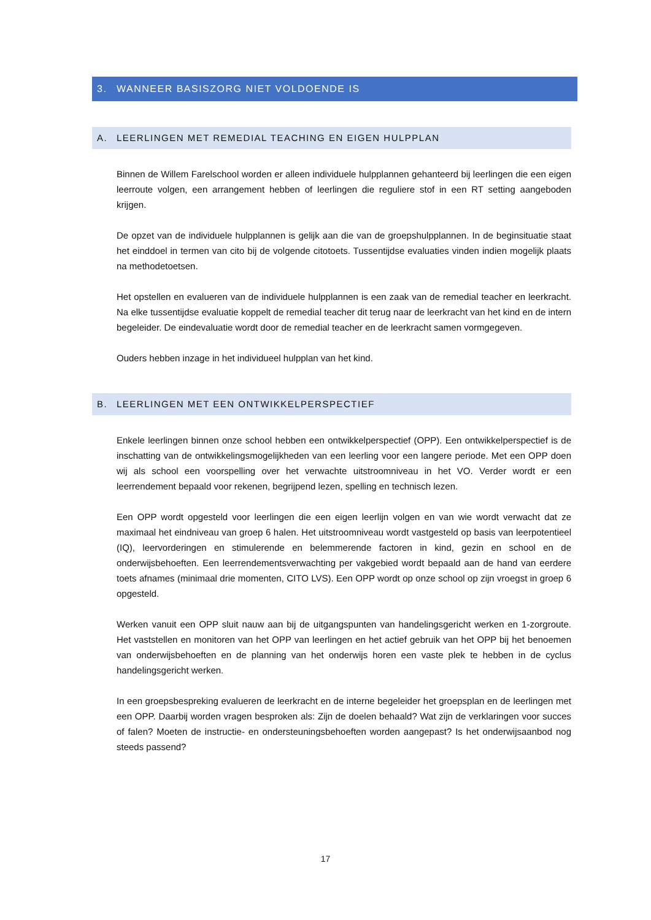3. WANNEER BASISZORG NIET VOLDOENDE IS
A. LEERLINGEN MET REMEDIAL TEACHING EN EIGEN HULPPLAN
Binnen de Willem Farelschool worden er alleen individuele hulpplannen gehanteerd bij leerlingen die een eigen leerroute volgen, een arrangement hebben of leerlingen die reguliere stof in een RT setting aangeboden krijgen.
De opzet van de individuele hulpplannen is gelijk aan die van de groepshulpplannen. In de beginsituatie staat het einddoel in termen van cito bij de volgende citotoets. Tussentijdse evaluaties vinden indien mogelijk plaats na methodetoetsen.
Het opstellen en evalueren van de individuele hulpplannen is een zaak van de remedial teacher en leerkracht. Na elke tussentijdse evaluatie koppelt de remedial teacher dit terug naar de leerkracht van het kind en de intern begeleider. De eindevaluatie wordt door de remedial teacher en de leerkracht samen vormgegeven.
Ouders hebben inzage in het individueel hulpplan van het kind.
B. LEERLINGEN MET EEN ONTWIKKELPERSPECTIEF
Enkele leerlingen binnen onze school hebben een ontwikkelperspectief (OPP). Een ontwikkelperspectief is de inschatting van de ontwikkelingsmogelijkheden van een leerling voor een langere periode. Met een OPP doen wij als school een voorspelling over het verwachte uitstroomniveau in het VO. Verder wordt er een leerrendement bepaald voor rekenen, begrijpend lezen, spelling en technisch lezen.
Een OPP wordt opgesteld voor leerlingen die een eigen leerlijn volgen en van wie wordt verwacht dat ze maximaal het eindniveau van groep 6 halen. Het uitstroomniveau wordt vastgesteld op basis van leerpotentieel (IQ), leervorderingen en stimulerende en belemmerende factoren in kind, gezin en school en de onderwijsbehoeften. Een leerrendementsverwachting per vakgebied wordt bepaald aan de hand van eerdere toets afnames (minimaal drie momenten, CITO LVS). Een OPP wordt op onze school op zijn vroegst in groep 6 opgesteld.
Werken vanuit een OPP sluit nauw aan bij de uitgangspunten van handelingsgericht werken en 1-zorgroute. Het vaststellen en monitoren van het OPP van leerlingen en het actief gebruik van het OPP bij het benoemen van onderwijsbehoeften en de planning van het onderwijs horen een vaste plek te hebben in de cyclus handelingsgericht werken.
In een groepsbespreking evalueren de leerkracht en de interne begeleider het groepsplan en de leerlingen met een OPP. Daarbij worden vragen besproken als: Zijn de doelen behaald? Wat zijn de verklaringen voor succes of falen? Moeten de instructie- en ondersteuningsbehoeften worden aangepast? Is het onderwijsaanbod nog steeds passend?
17